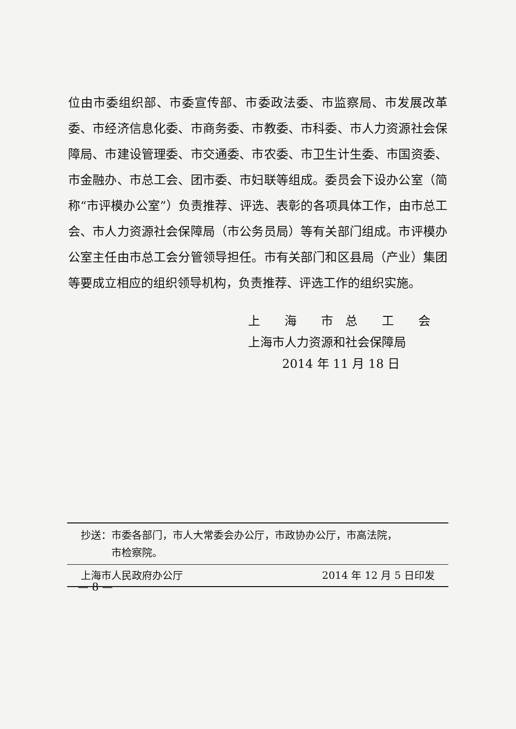位由市委组织部、市委宣传部、市委政法委、市监察局、市发展改革委、市经济信息化委、市商务委、市教委、市科委、市人力资源社会保障局、市建设管理委、市交通委、市农委、市卫生计生委、市国资委、市金融办、市总工会、团市委、市妇联等组成。委员会下设办公室（简称“市评模办公室”）负责推荐、评选、表彰的各项具体工作，由市总工会、市人力资源社会保障局（市公务员局）等有关部门组成。市评模办公室主任由市总工会分管领导担任。市有关部门和区县局（产业）集团等要成立相应的组织领导机构，负责推荐、评选工作的组织实施。
上　　海　　市　总　　工　　会
上海市人力资源和社会保障局
2014 年 11 月 18 日
抄送：市委各部门，市人大常委会办公厅，市政协办公厅，市高法院，
   市检察院。
上海市人民政府办公厅 2014 年 12 月 5 日印发
— 8 —